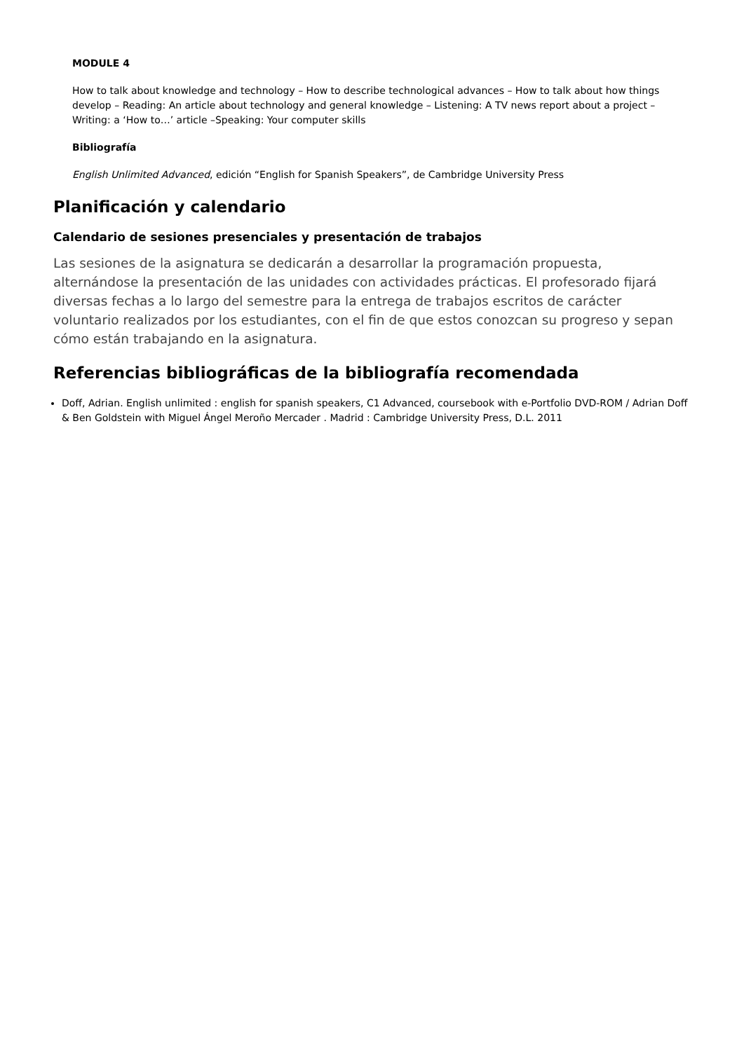MODULE 4
How to talk about knowledge and technology – How to describe technological advances – How to talk about how things develop – Reading: An article about technology and general knowledge – Listening: A TV news report about a project – Writing: a ‘How to…’ article –Speaking: Your computer skills
Bibliografía
English Unlimited Advanced, edición “English for Spanish Speakers”, de Cambridge University Press
Planificación y calendario
Calendario de sesiones presenciales y presentación de trabajos
Las sesiones de la asignatura se dedicarán a desarrollar la programación propuesta, alternándose la presentación de las unidades con actividades prácticas. El profesorado fijará diversas fechas a lo largo del semestre para la entrega de trabajos escritos de carácter voluntario realizados por los estudiantes, con el fin de que estos conozcan su progreso y sepan cómo están trabajando en la asignatura.
Referencias bibliográficas de la bibliografía recomendada
Doff, Adrian. English unlimited : english for spanish speakers, C1 Advanced, coursebook with e-Portfolio DVD-ROM / Adrian Doff & Ben Goldstein with Miguel Ángel Meroño Mercader . Madrid : Cambridge University Press, D.L. 2011